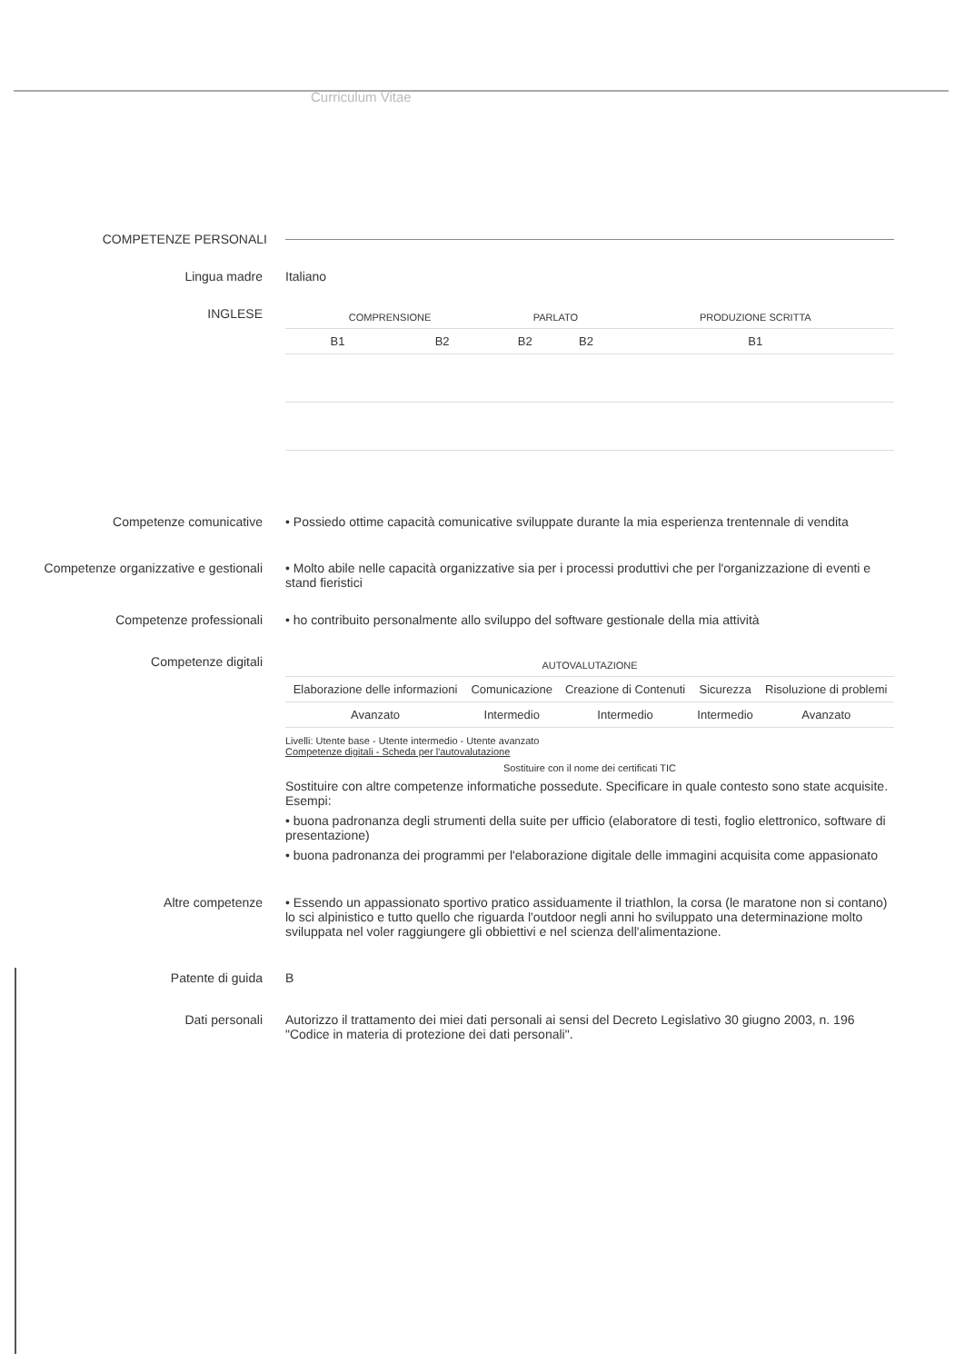Curriculum Vitae
COMPETENZE PERSONALI
Lingua madre Italiano
INGLESE
| COMPRENSIONE | | PARLATO | | PRODUZIONE SCRITTA |
| --- | --- | --- | --- | --- |
| B1 | B2 | B2 | B2 | B1 |
Competenze comunicative • Possiedo ottime capacità comunicative sviluppate durante la mia esperienza trentennale di vendita
Competenze organizzative e gestionali • Molto abile nelle capacità organizzative sia per i processi produttivi che per l'organizzazione di eventi e stand fieristici
Competenze professionali • ho contribuito personalmente allo sviluppo del software gestionale della mia attività
Competenze digitali
| AUTOVALUTAZIONE | | | | |
| --- | --- | --- | --- | --- |
| Elaborazione delle informazioni | Comunicazione | Creazione di Contenuti | Sicurezza | Risoluzione di problemi |
| Avanzato | Intermedio | Intermedio | Intermedio | Avanzato |
Livelli: Utente base - Utente intermedio - Utente avanzato
Competenze digitali - Scheda per l'autovalutazione
Sostituire con il nome dei certificati TIC
Sostituire con altre competenze informatiche possedute. Specificare in quale contesto sono state acquisite. Esempi:
• buona padronanza degli strumenti della suite per ufficio (elaboratore di testi, foglio elettronico, software di presentazione)
• buona padronanza dei programmi per l'elaborazione digitale delle immagini acquisita come appasionato
Altre competenze • Essendo un appassionato sportivo pratico assiduamente il triathlon, la corsa (le maratone non si contano) lo sci alpinistico e tutto quello che riguarda l'outdoor negli anni ho sviluppato una determinazione molto sviluppata nel voler raggiungere gli obbiettivi e nel scienza dell'alimentazione.
Patente di guida B
Dati personali Autorizzo il trattamento dei miei dati personali ai sensi del Decreto Legislativo 30 giugno 2003, n. 196 "Codice in materia di protezione dei dati personali".